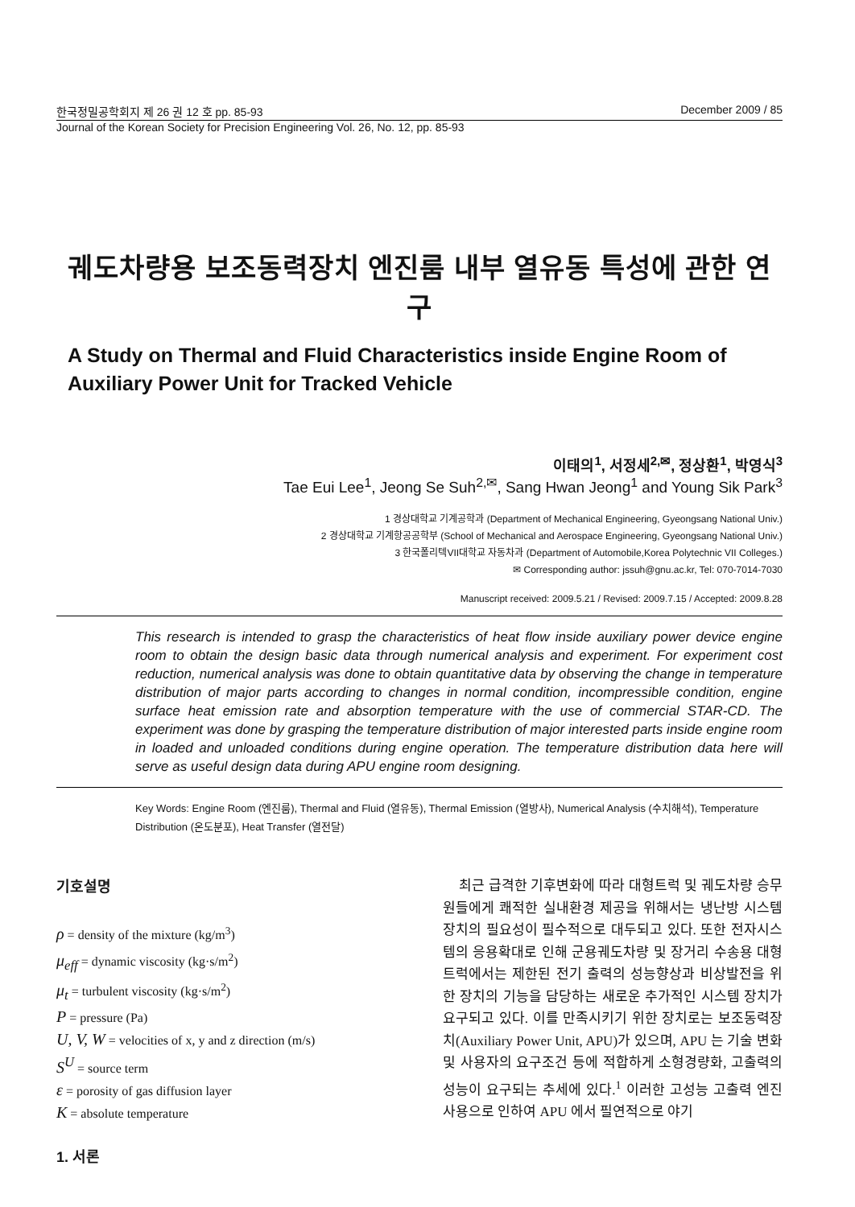한국정밀공학회지 제 26 권 12 호 pp. 85-93 December 2009 / 85
Journal of the Korean Society for Precision Engineering Vol. 26, No. 12, pp. 85-93
궤도차량용 보조동력장치 엔진룸 내부 열유동 특성에 관한 연구
A Study on Thermal and Fluid Characteristics inside Engine Room of Auxiliary Power Unit for Tracked Vehicle
이태의<sup>1</sup>, 서정세<sup>2,✉</sup>, 정상환<sup>1</sup>, 박영식<sup>3</sup>
Tae Eui Lee<sup>1</sup>, Jeong Se Suh<sup>2,✉</sup>, Sang Hwan Jeong<sup>1</sup> and Young Sik Park<sup>3</sup>
1 경상대학교 기계공학과 (Department of Mechanical Engineering, Gyeongsang National Univ.)
2 경상대학교 기계항공공학부 (School of Mechanical and Aerospace Engineering, Gyeongsang National Univ.)
3 한국폴리텍VII대학교 자동차과 (Department of Automobile,Korea Polytechnic VII Colleges.)
✉ Corresponding author: jssuh@gnu.ac.kr, Tel: 070-7014-7030
Manuscript received: 2009.5.21 / Revised: 2009.7.15 / Accepted: 2009.8.28
This research is intended to grasp the characteristics of heat flow inside auxiliary power device engine room to obtain the design basic data through numerical analysis and experiment. For experiment cost reduction, numerical analysis was done to obtain quantitative data by observing the change in temperature distribution of major parts according to changes in normal condition, incompressible condition, engine surface heat emission rate and absorption temperature with the use of commercial STAR-CD. The experiment was done by grasping the temperature distribution of major interested parts inside engine room in loaded and unloaded conditions during engine operation. The temperature distribution data here will serve as useful design data during APU engine room designing.
Key Words: Engine Room (엔진룸), Thermal and Fluid (열유동), Thermal Emission (열방사), Numerical Analysis (수치해석), Temperature Distribution (온도분포), Heat Transfer (열전달)
기호설명
ρ = density of the mixture (kg/m<sup>3</sup>)
μ<sub>eff</sub> = dynamic viscosity (kg·s/m<sup>2</sup>)
μ<sub>t</sub> = turbulent viscosity (kg·s/m<sup>2</sup>)
P = pressure (Pa)
U, V, W = velocities of x, y and z direction (m/s)
S<sup>U</sup> = source term
ε = porosity of gas diffusion layer
K = absolute temperature
1. 서론
최근 급격한 기후변화에 따라 대형트럭 및 궤도차량 승무원들에게 쾌적한 실내환경 제공을 위해서는 냉난방 시스템 장치의 필요성이 필수적으로 대두되고 있다. 또한 전자시스템의 응용확대로 인해 군용궤도차량 및 장거리 수송용 대형트럭에서는 제한된 전기 출력의 성능향상과 비상발전을 위한 장치의 기능을 담당하는 새로운 추가적인 시스템 장치가 요구되고 있다. 이를 만족시키기 위한 장치로는 보조동력장치(Auxiliary Power Unit, APU)가 있으며, APU 는 기술 변화 및 사용자의 요구조건 등에 적합하게 소형경량화, 고출력의 성능이 요구되는 추세에 있다.<sup>1</sup> 이러한 고성능 고출력 엔진 사용으로 인하여 APU 에서 필연적으로 야기